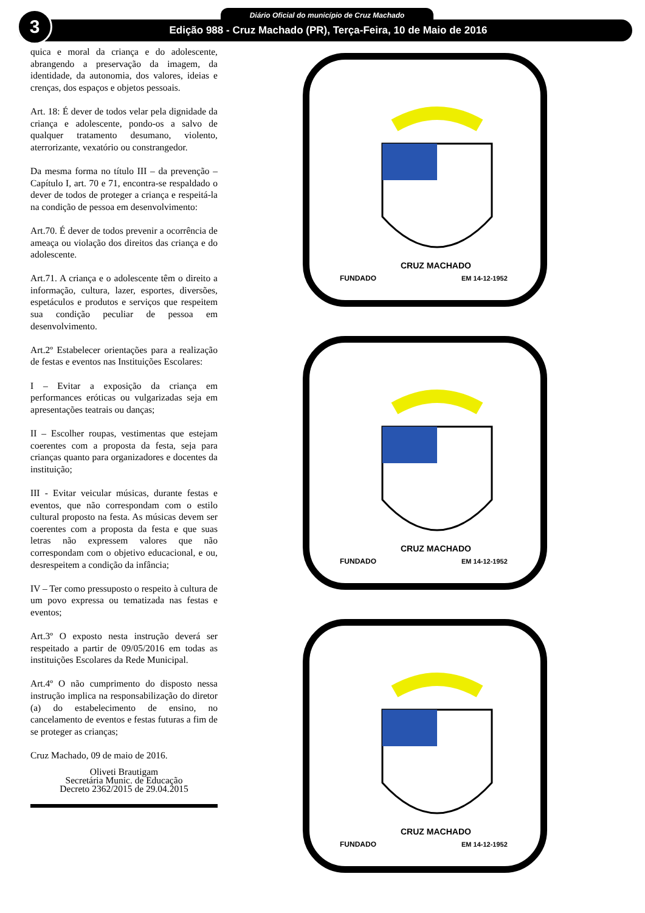3 Diário Oficial do município de Cruz Machado
Edição 988 - Cruz Machado (PR), Terça-Feira, 10 de Maio de 2016
quica e moral da criança e do adolescente, abrangendo a preservação da imagem, da identidade, da autonomia, dos valores, ideias e crenças, dos espaços e objetos pessoais.
Art. 18: É dever de todos velar pela dignidade da criança e adolescente, pondo-os a salvo de qualquer tratamento desumano, violento, aterrorizante, vexatório ou constrangedor.
Da mesma forma no título III – da prevenção – Capítulo I, art. 70 e 71, encontra-se respaldado o dever de todos de proteger a criança e respeitá-la na condição de pessoa em desenvolvimento:
Art.70. É dever de todos prevenir a ocorrência de ameaça ou violação dos direitos das criança e do adolescente.
Art.71. A criança e o adolescente têm o direito a informação, cultura, lazer, esportes, diversões, espetáculos e produtos e serviços que respeitem sua condição peculiar de pessoa em desenvolvimento.
Art.2º Estabelecer orientações para a realização de festas e eventos nas Instituições Escolares:
I – Evitar a exposição da criança em performances eróticas ou vulgarizadas seja em apresentações teatrais ou danças;
II – Escolher roupas, vestimentas que estejam coerentes com a proposta da festa, seja para crianças quanto para organizadores e docentes da instituição;
III - Evitar veicular músicas, durante festas e eventos, que não correspondam com o estilo cultural proposto na festa. As músicas devem ser coerentes com a proposta da festa e que suas letras não expressem valores que não correspondam com o objetivo educacional, e ou, desrespeitem a condição da infância;
IV – Ter como pressuposto o respeito à cultura de um povo expressa ou tematizada nas festas e eventos;
Art.3º O exposto nesta instrução deverá ser respeitado a partir de 09/05/2016 em todas as instituições Escolares da Rede Municipal.
Art.4º O não cumprimento do disposto nessa instrução implica na responsabilização do diretor (a) do estabelecimento de ensino, no cancelamento de eventos e festas futuras a fim de se proteger as crianças;
Cruz Machado, 09 de maio de 2016.
Oliveti Brautigam
Secretária Munic. de Educação
Decreto 2362/2015 de 29.04.2015
CRUZ MACHADO
FUNDADO
EM 14-12-1952
CRUZ MACHADO
FUNDADO
EM 14-12-1952
CRUZ MACHADO
FUNDADO
EM 14-12-1952